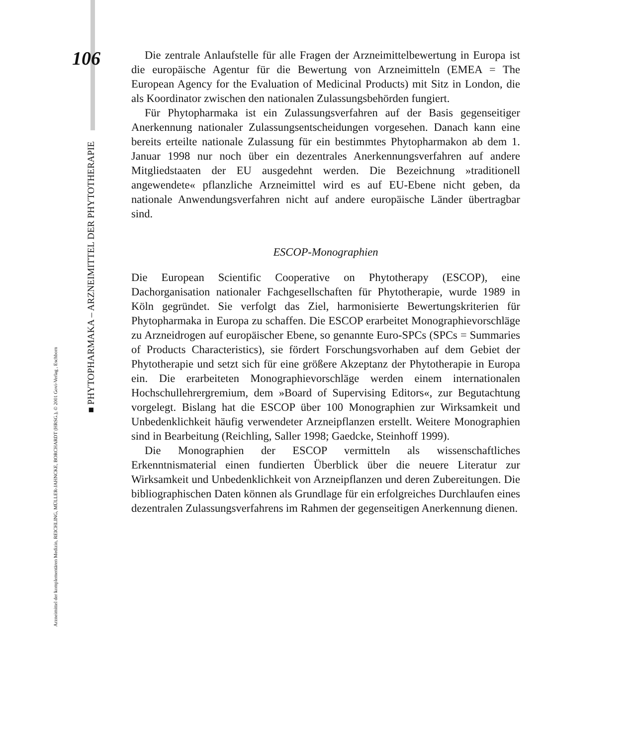106
Die zentrale Anlaufstelle für alle Fragen der Arzneimittelbewertung in Europa ist die europäische Agentur für die Bewertung von Arzneimitteln (EMEA = The European Agency for the Evaluation of Medicinal Products) mit Sitz in London, die als Koordinator zwischen den nationalen Zulassungsbehörden fungiert.
Für Phytopharmaka ist ein Zulassungsverfahren auf der Basis gegenseitiger Anerkennung nationaler Zulassungsentscheidungen vorgesehen. Danach kann eine bereits erteilte nationale Zulassung für ein bestimmtes Phytopharmakon ab dem 1. Januar 1998 nur noch über ein dezentrales Anerkennungsverfahren auf andere Mitgliedstaaten der EU ausgedehnt werden. Die Bezeichnung »traditionell angewendete« pflanzliche Arzneimittel wird es auf EU-Ebene nicht geben, da nationale Anwendungsverfahren nicht auf andere europäische Länder übertragbar sind.
ESCOP-Monographien
Die European Scientific Cooperative on Phytotherapy (ESCOP), eine Dachorganisation nationaler Fachgesellschaften für Phytotherapie, wurde 1989 in Köln gegründet. Sie verfolgt das Ziel, harmonisierte Bewertungskriterien für Phytopharmaka in Europa zu schaffen. Die ESCOP erarbeitet Monographievorschläge zu Arzneidrogen auf europäischer Ebene, so genannte Euro-SPCs (SPCs = Summaries of Products Characteristics), sie fördert Forschungsvorhaben auf dem Gebiet der Phytotherapie und setzt sich für eine größere Akzeptanz der Phytotherapie in Europa ein. Die erarbeiteten Monographievorschläge werden einem internationalen Hochschullehrergremium, dem »Board of Supervising Editors«, zur Begutachtung vorgelegt. Bislang hat die ESCOP über 100 Monographien zur Wirksamkeit und Unbedenklichkeit häufig verwendeter Arzneipflanzen erstellt. Weitere Monographien sind in Bearbeitung (Reichling, Saller 1998; Gaedcke, Steinhoff 1999).
Die Monographien der ESCOP vermitteln als wissenschaftliches Erkenntnismaterial einen fundierten Überblick über die neuere Literatur zur Wirksamkeit und Unbedenklichkeit von Arzneipflanzen und deren Zubereitungen. Die bibliographischen Daten können als Grundlage für ein erfolgreiches Durchlaufen eines dezentralen Zulassungsverfahrens im Rahmen der gegenseitigen Anerkennung dienen.
■ PHYTOPHARMAKA – ARZNEIMITTEL DER PHYTOTHERAPIE
Arzneimittel der komplementären Medizin, REICHLING, MÜLLER-JAHNCKE, BORCHARDT (HRSG.), © 2001 Govi-Verlag , Eschborn